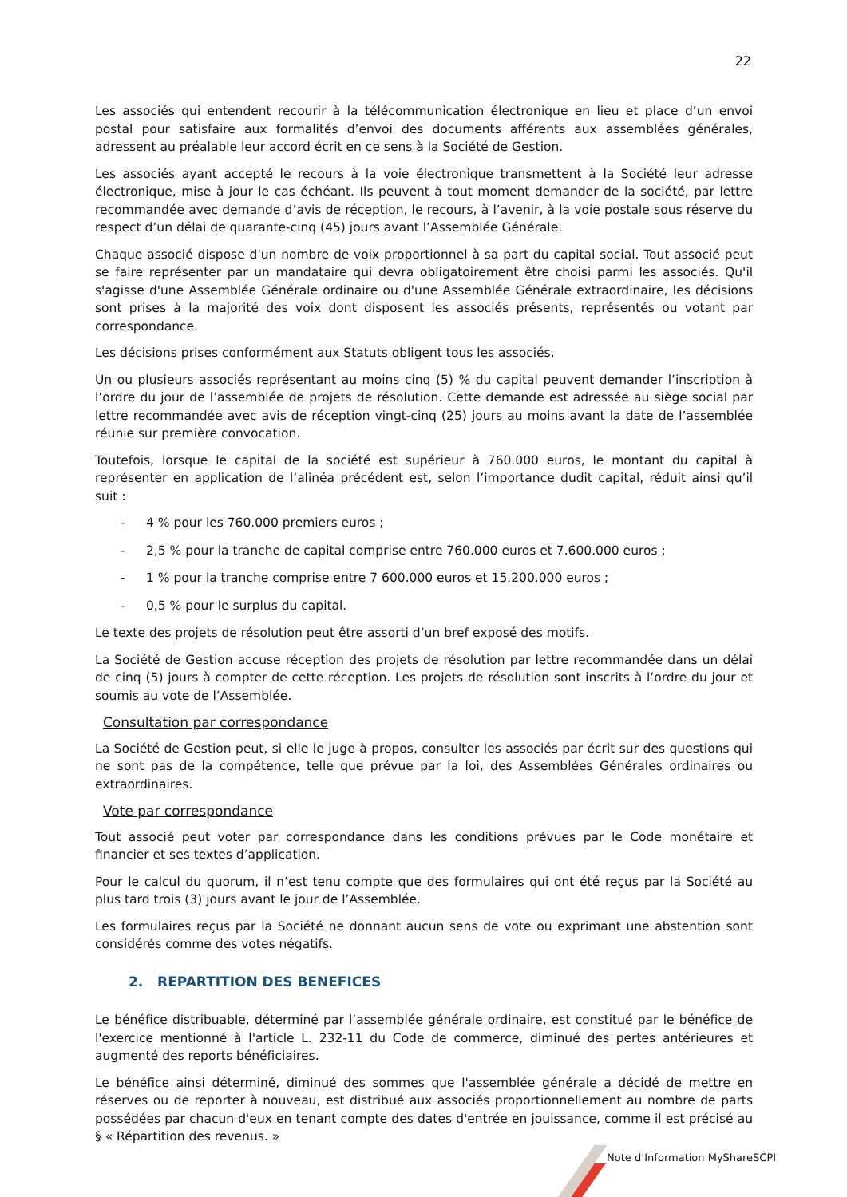22
Les associés qui entendent recourir à la télécommunication électronique en lieu et place d’un envoi postal pour satisfaire aux formalités d’envoi des documents afférents aux assemblées générales, adressent au préalable leur accord écrit en ce sens à la Société de Gestion.
Les associés ayant accepté le recours à la voie électronique transmettent à la Société leur adresse électronique, mise à jour le cas échéant. Ils peuvent à tout moment demander de la société, par lettre recommandée avec demande d’avis de réception, le recours, à l’avenir, à la voie postale sous réserve du respect d’un délai de quarante-cinq (45) jours avant l’Assemblée Générale.
Chaque associé dispose d'un nombre de voix proportionnel à sa part du capital social. Tout associé peut se faire représenter par un mandataire qui devra obligatoirement être choisi parmi les associés. Qu'il s'agisse d'une Assemblée Générale ordinaire ou d'une Assemblée Générale extraordinaire, les décisions sont prises à la majorité des voix dont disposent les associés présents, représentés ou votant par correspondance.
Les décisions prises conformément aux Statuts obligent tous les associés.
Un ou plusieurs associés représentant au moins cinq (5) % du capital peuvent demander l’inscription à l’ordre du jour de l’assemblée de projets de résolution. Cette demande est adressée au siège social par lettre recommandée avec avis de réception vingt-cinq (25) jours au moins avant la date de l’assemblée réunie sur première convocation.
Toutefois, lorsque le capital de la société est supérieur à 760.000 euros, le montant du capital à représenter en application de l’alinéa précédent est, selon l’importance dudit capital, réduit ainsi qu’il suit :
- 4 % pour les 760.000 premiers euros ;
- 2,5 % pour la tranche de capital comprise entre 760.000 euros et 7.600.000 euros ;
- 1 % pour la tranche comprise entre 7 600.000 euros et 15.200.000 euros ;
- 0,5 % pour le surplus du capital.
Le texte des projets de résolution peut être assorti d’un bref exposé des motifs.
La Société de Gestion accuse réception des projets de résolution par lettre recommandée dans un délai de cinq (5) jours à compter de cette réception. Les projets de résolution sont inscrits à l’ordre du jour et soumis au vote de l’Assemblée.
Consultation par correspondance
La Société de Gestion peut, si elle le juge à propos, consulter les associés par écrit sur des questions qui ne sont pas de la compétence, telle que prévue par la loi, des Assemblées Générales ordinaires ou extraordinaires.
Vote par correspondance
Tout associé peut voter par correspondance dans les conditions prévues par le Code monétaire et financier et ses textes d’application.
Pour le calcul du quorum, il n’est tenu compte que des formulaires qui ont été reçus par la Société au plus tard trois (3) jours avant le jour de l’Assemblée.
Les formulaires reçus par la Société ne donnant aucun sens de vote ou exprimant une abstention sont considérés comme des votes négatifs.
2. REPARTITION DES BENEFICES
Le bénéfice distribuable, déterminé par l’assemblée générale ordinaire, est constitué par le bénéfice de l'exercice mentionné à l'article L. 232-11 du Code de commerce, diminué des pertes antérieures et augmenté des reports bénéficiaires.
Le bénéfice ainsi déterminé, diminué des sommes que l'assemblée générale a décidé de mettre en réserves ou de reporter à nouveau, est distribué aux associés proportionnellement au nombre de parts possédées par chacun d'eux en tenant compte des dates d'entrée en jouissance, comme il est précisé au § « Répartition des revenus. »
Note d’Information MyShareSCPI